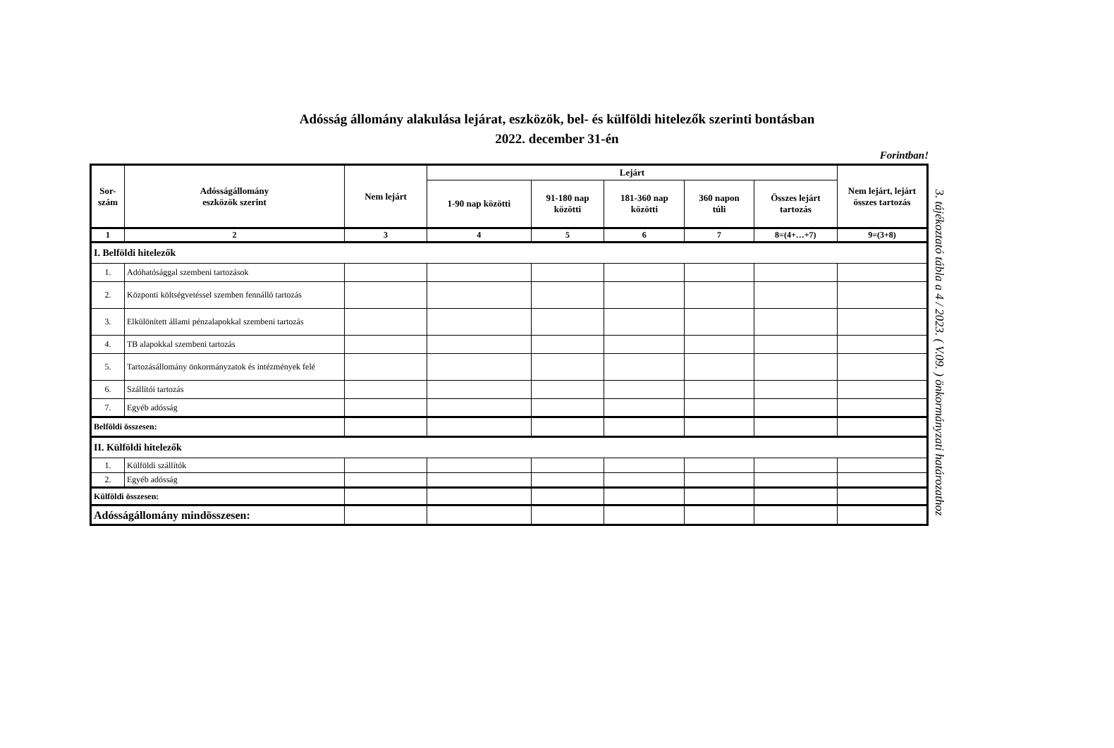Adósság állomány alakulása lejárat, eszközök, bel- és külföldi hitelezők szerinti bontásban
2022. december 31-én
Forintban!
| Sor- szám | Adósságállomány eszközök szerint | Nem lejárt | Lejárt | | | | | Nem lejárt, lejárt összes tartozás |
| --- | --- | --- | --- | --- | --- | --- | --- | --- |
| | | | 1-90 nap közötti | 91-180 nap közötti | 181-360 nap közötti | 360 napon túli | Összes lejárt tartozás | |
| 1 | 2 | 3 | 4 | 5 | 6 | 7 | 8=(4+…+7) | 9=(3+8) |
| I. Belföldi hitelezők | | | | | | | | |
| 1. | Adóhatósággal szembeni tartozások | | | | | | | |
| 2. | Központi költségvetéssel szemben fennálló tartozás | | | | | | | |
| 3. | Elkülönített állami pénzalapokkal szembeni tartozás | | | | | | | |
| 4. | TB alapokkal szembeni tartozás | | | | | | | |
| 5. | Tartozásállomány önkormányzatok és intézmények felé | | | | | | | |
| 6. | Szállítói tartozás | | | | | | | |
| 7. | Egyéb adósság | | | | | | | |
| Belföldi összesen: | | | | | | | | |
| II. Külföldi hitelezők | | | | | | | | |
| 1. | Külföldi szállítók | | | | | | | |
| 2. | Egyéb adósság | | | | | | | |
| Külföldi összesen: | | | | | | | | |
| Adósságállomány mindösszesen: | | | | | | | | |
3. tájékoztató tábla a 4 / 2023. ( V.09. ) önkormányzati határozathoz